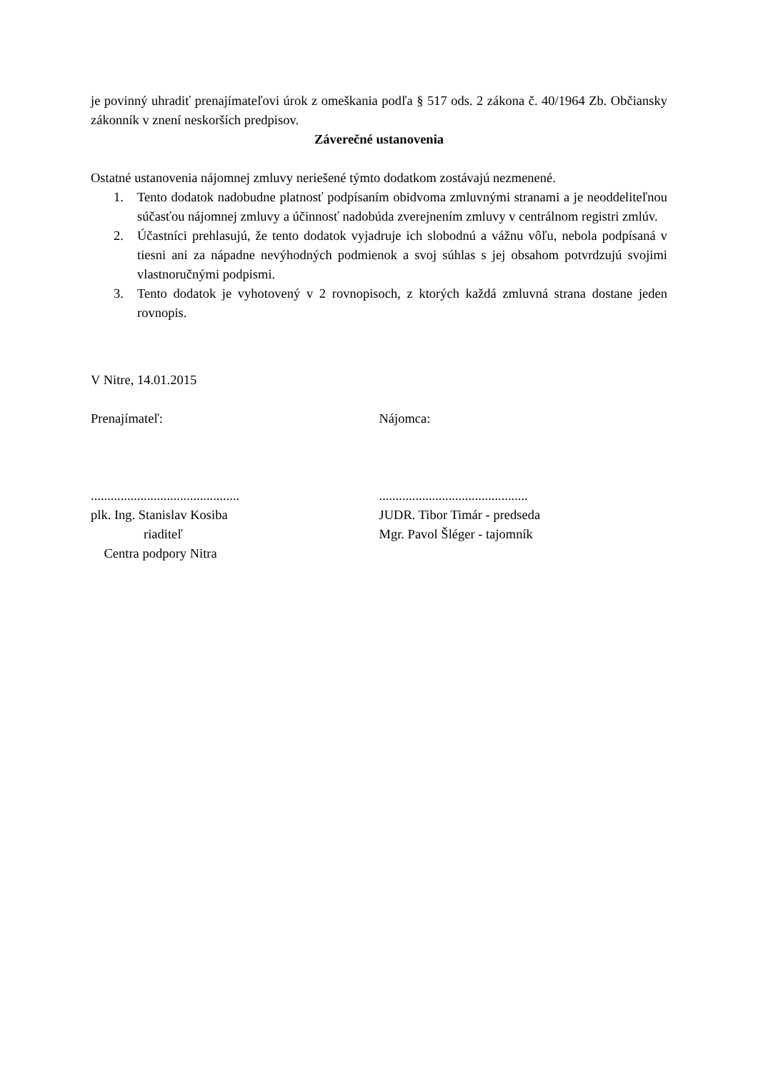je povinný uhradiť prenajímateľovi úrok z omeškania podľa § 517 ods. 2 zákona č. 40/1964 Zb. Občiansky zákonník v znení neskorších predpisov.
Záverečné ustanovenia
Ostatné ustanovenia nájomnej zmluvy neriešené týmto dodatkom zostávajú nezmenené.
1. Tento dodatok nadobudne platnosť podpísaním obidvoma zmluvnými stranami a je neoddeliteľnou súčasťou nájomnej zmluvy a účinnosť nadobúda zverejnením zmluvy v centrálnom registri zmlúv.
2. Účastníci prehlasujú, že tento dodatok vyjadruje ich slobodnú a vážnu vôľu, nebola podpísaná v tiesni ani za nápadne nevýhodných podmienok a svoj súhlas s jej obsahom potvrdzujú svojimi vlastnoručnými podpismi.
3. Tento dodatok je vyhotovený v 2 rovnopisoch, z ktorých každá zmluvná strana dostane jeden rovnopis.
V Nitre, 14.01.2015
Prenajímateľ: Nájomca:
.............................................
plk. Ing. Stanislav Kosiba
riaditeľ
Centra podpory Nitra
.............................................
JUDR. Tibor Timár - predseda
Mgr. Pavol Šléger - tajomník